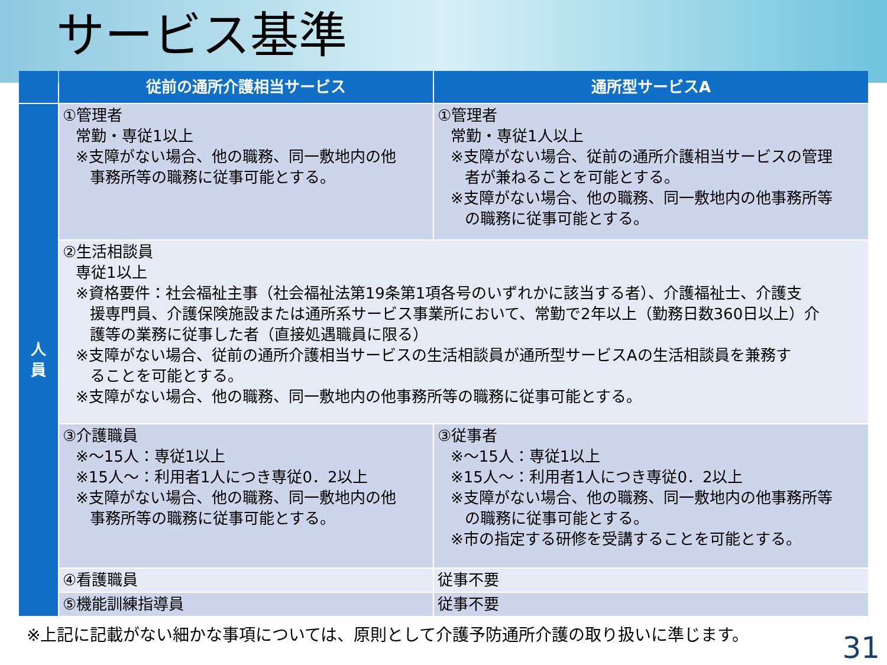サービス基準
| | 従前の通所介護相当サービス | 通所型サービスA |
| --- | --- | --- |
| 人 員 | ①管理者 常勤・専従1以上 ※支障がない場合、他の職務、同一敷地内の他 事務所等の職務に従事可能とする。 | ①管理者 常勤・専従1人以上 ※支障がない場合、従前の通所介護相当サービスの管理 者が兼ねることを可能とする。 ※支障がない場合、他の職務、同一敷地内の他事務所等 の職務に従事可能とする。 |
| | ②生活相談員 専従1以上 ※資格要件：社会福祉主事（社会福祉法第19条第1項各号のいずれかに該当する者）、介護福祉士、介護支 援専門員、介護保険施設または通所系サービス事業所において、常勤で2年以上（勤務日数360日以上）介 護等の業務に従事した者（直接処遇職員に限る） ※支障がない場合、従前の通所介護相当サービスの生活相談員が通所型サービスAの生活相談員を兼務す ることを可能とする。 ※支障がない場合、他の職務、同一敷地内の他事務所等の職務に従事可能とする。 | |
| | ③介護職員 ※～15人：専従1以上 ※15人～：利用者1人につき専従0．2以上 ※支障がない場合、他の職務、同一敷地内の他 事務所等の職務に従事可能とする。 | ③従事者 ※～15人：専従1以上 ※15人～：利用者1人につき専従0．2以上 ※支障がない場合、他の職務、同一敷地内の他事務所等 の職務に従事可能とする。 ※市の指定する研修を受講することを可能とする。 |
| | ④看護職員 | 従事不要 |
| | ⑤機能訓練指導員 | 従事不要 |
※上記に記載がない細かな事項については、原則として介護予防通所介護の取り扱いに準じます。
31